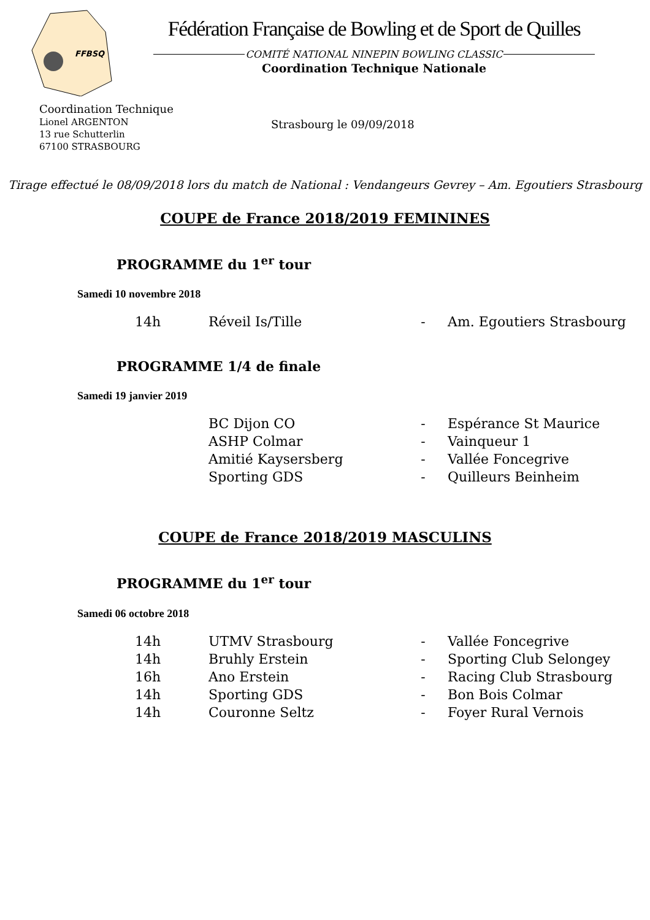FFBSQ
Fédération Française de Bowling et de Sport de Quilles
COMITÉ NATIONAL NINEPIN BOWLING CLASSIC
Coordination Technique Nationale
Coordination Technique
Lionel ARGENTON
13 rue Schutterlin
67100 STRASBOURG
Strasbourg le 09/09/2018
Tirage effectué le 08/09/2018 lors du match de National : Vendangeurs Gevrey – Am. Egoutiers Strasbourg
COUPE de France 2018/2019 FEMININES
PROGRAMME du 1<sup>er</sup> tour
Samedi 10 novembre 2018
| 14h | Réveil Is/Tille | - | Am. Egoutiers Strasbourg |
PROGRAMME 1/4 de finale
Samedi 19 janvier 2019
| | BC Dijon CO | - | Espérance St Maurice |
| | ASHP Colmar | - | Vainqueur 1 |
| | Amitié Kaysersberg | - | Vallée Foncegrive |
| | Sporting GDS | - | Quilleurs Beinheim |
COUPE de France 2018/2019 MASCULINS
PROGRAMME du 1<sup>er</sup> tour
Samedi 06 octobre 2018
| 14h | UTMV Strasbourg | - | Vallée Foncegrive |
| 14h | Bruhly Erstein | - | Sporting Club Selongey |
| 16h | Ano Erstein | - | Racing Club Strasbourg |
| 14h | Sporting GDS | - | Bon Bois Colmar |
| 14h | Couronne Seltz | - | Foyer Rural Vernois |